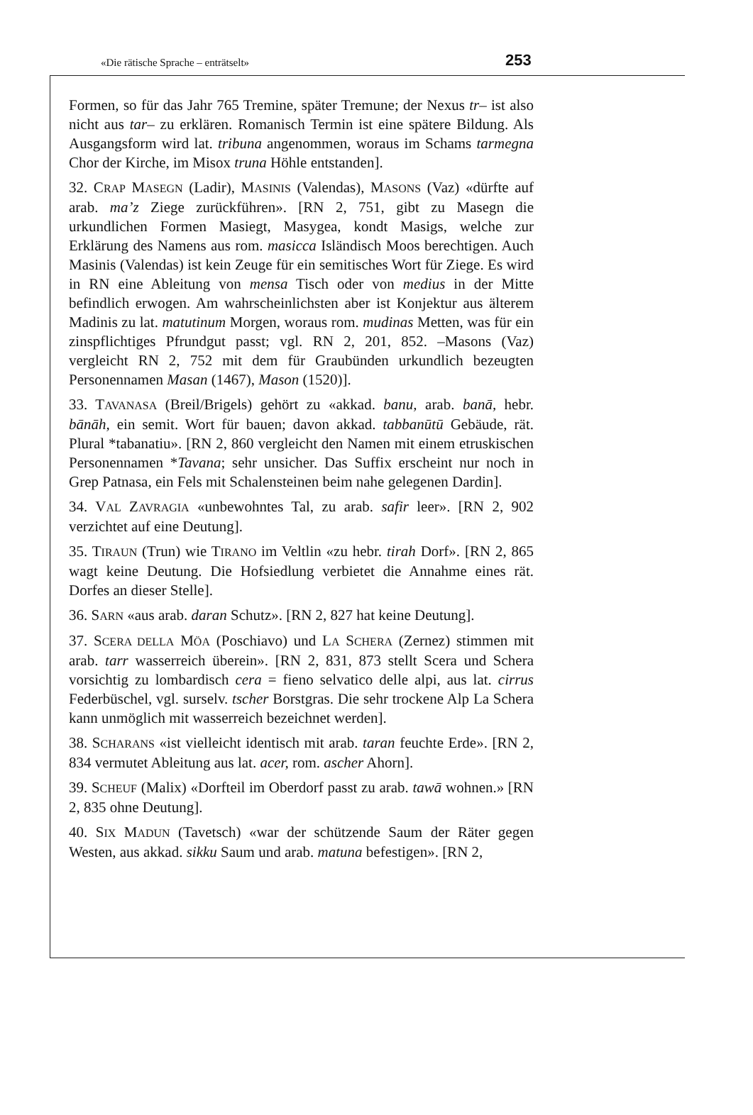«Die rätische Sprache – enträtselt» 253
Formen, so für das Jahr 765 Tremine, später Tremune; der Nexus tr– ist also nicht aus tar– zu erklären. Romanisch Termin ist eine spätere Bildung. Als Ausgangsform wird lat. tribuna angenommen, woraus im Schams tarmegna Chor der Kirche, im Misox truna Höhle entstanden].
32. CRAP MASEGN (Ladir), MASINIS (Valendas), MASONS (Vaz) «dürfte auf arab. ma’z Ziege zurückführen». [RN 2, 751, gibt zu Masegn die urkundlichen Formen Masiegt, Masygea, kondt Masigs, welche zur Erklärung des Namens aus rom. masicca Isländisch Moos berechtigen. Auch Masinis (Valendas) ist kein Zeuge für ein semitisches Wort für Ziege. Es wird in RN eine Ableitung von mensa Tisch oder von medius in der Mitte befindlich erwogen. Am wahrscheinlichsten aber ist Konjektur aus älterem Madinis zu lat. matutinum Morgen, woraus rom. mudinas Metten, was für ein zinspflichtiges Pfrundgut passt; vgl. RN 2, 201, 852. –Masons (Vaz) vergleicht RN 2, 752 mit dem für Graubünden urkundlich bezeugten Personennamen Masan (1467), Mason (1520)].
33. TAVANASA (Breil/Brigels) gehört zu «akkad. banu, arab. banā, hebr. bānāh, ein semit. Wort für bauen; davon akkad. tabbanūtū Gebäude, rät. Plural *tabanatiu». [RN 2, 860 vergleicht den Namen mit einem etruskischen Personennamen *Tavana; sehr unsicher. Das Suffix erscheint nur noch in Grep Patnasa, ein Fels mit Schalensteinen beim nahe gelegenen Dardin].
34. VAL ZAVRAGIA «unbewohntes Tal, zu arab. safir leer». [RN 2, 902 verzichtet auf eine Deutung].
35. TIRAUN (Trun) wie TIRANO im Veltlin «zu hebr. tirah Dorf». [RN 2, 865 wagt keine Deutung. Die Hofsiedlung verbietet die Annahme eines rät. Dorfes an dieser Stelle].
36. SARN «aus arab. daran Schutz». [RN 2, 827 hat keine Deutung].
37. SCERA DELLA MÖA (Poschiavo) und LA SCHERA (Zernez) stimmen mit arab. tarr wasserreich überein». [RN 2, 831, 873 stellt Scera und Schera vorsichtig zu lombardisch cera = fieno selvatico delle alpi, aus lat. cirrus Federbüschel, vgl. surselv. tscher Borstgras. Die sehr trockene Alp La Schera kann unmöglich mit wasserreich bezeichnet werden].
38. SCHARANS «ist vielleicht identisch mit arab. taran feuchte Erde». [RN 2, 834 vermutet Ableitung aus lat. acer, rom. ascher Ahorn].
39. SCHEUF (Malix) «Dorfteil im Oberdorf passt zu arab. tawā wohnen.» [RN 2, 835 ohne Deutung].
40. SIX MADUN (Tavetsch) «war der schützende Saum der Räter gegen Westen, aus akkad. sikku Saum und arab. matuna befestigen». [RN 2,